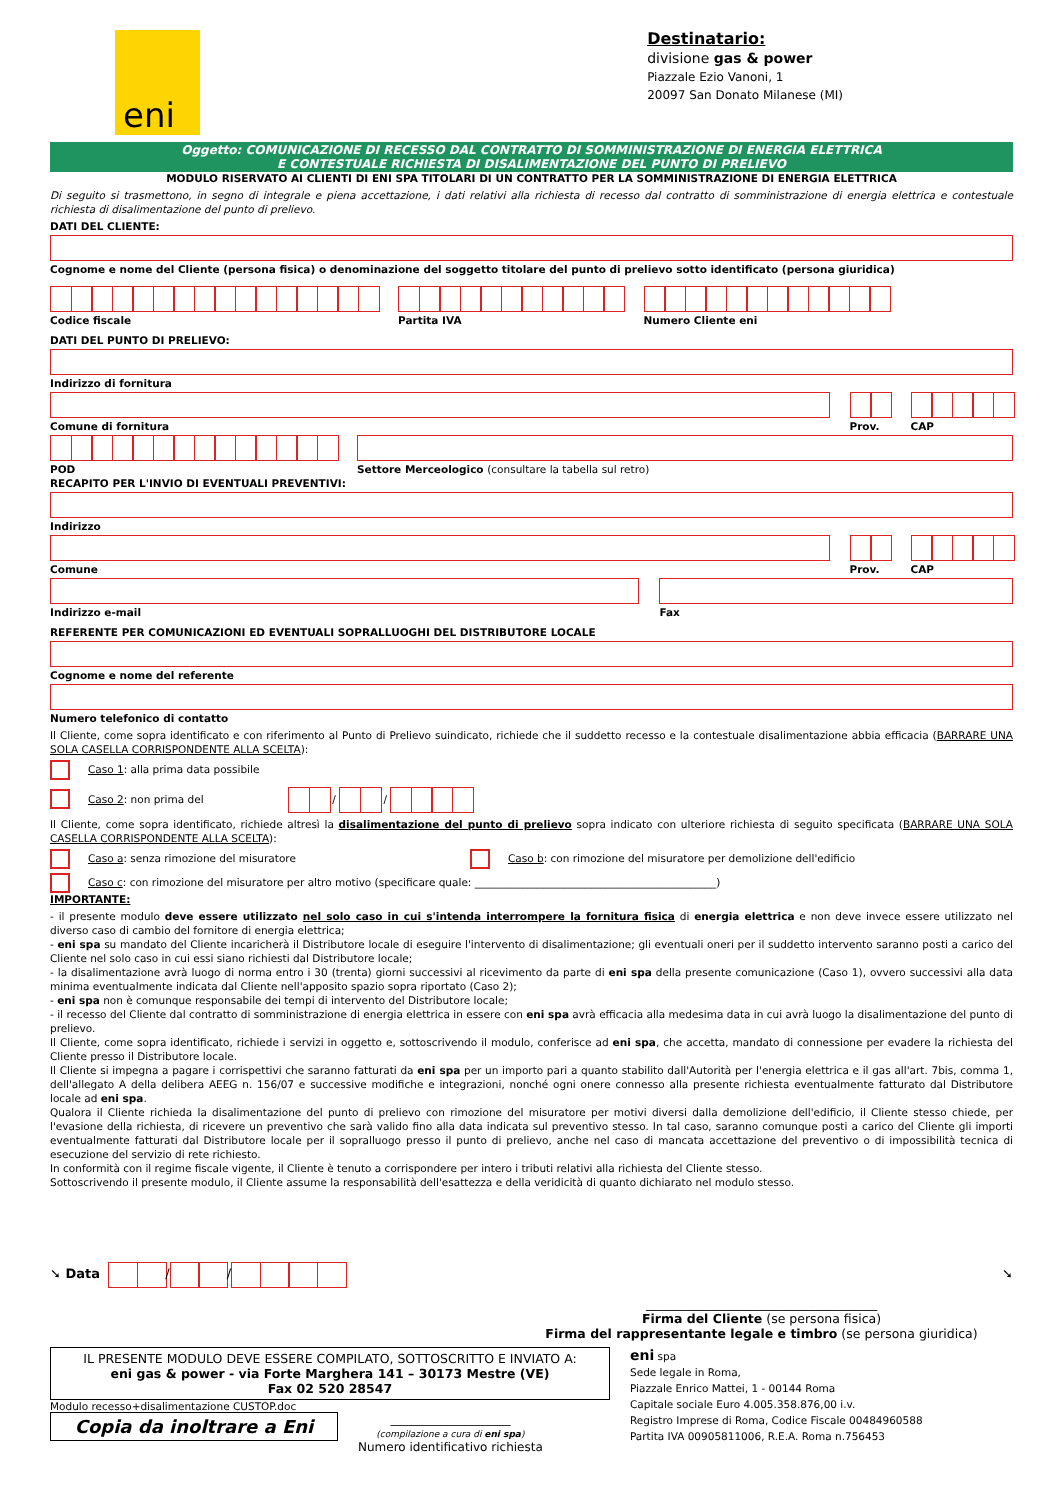eni
Destinatario:
divisione gas & power
Piazzale Ezio Vanoni, 1
20097 San Donato Milanese (MI)
Oggetto: COMUNICAZIONE DI RECESSO DAL CONTRATTO DI SOMMINISTRAZIONE DI ENERGIA ELETTRICA
E CONTESTUALE RICHIESTA DI DISALIMENTAZIONE DEL PUNTO DI PRELIEVO
MODULO RISERVATO AI CLIENTI DI ENI SPA TITOLARI DI UN CONTRATTO PER LA SOMMINISTRAZIONE DI ENERGIA ELETTRICA
Di seguito si trasmettono, in segno di integrale e piena accettazione, i dati relativi alla richiesta di recesso dal contratto di somministrazione di energia elettrica e contestuale richiesta di disalimentazione del punto di prelievo.
DATI DEL CLIENTE:
Cognome e nome del Cliente (persona fisica) o denominazione del soggetto titolare del punto di prelievo sotto identificato (persona giuridica)
Codice fiscale Partita IVA Numero Cliente eni
DATI DEL PUNTO DI PRELIEVO:
Indirizzo di fornitura
Comune di fornitura Prov. CAP
POD Settore Merceologico (consultare la tabella sul retro)
RECAPITO PER L'INVIO DI EVENTUALI PREVENTIVI:
Indirizzo
Comune Prov. CAP
Indirizzo e-mail Fax
REFERENTE PER COMUNICAZIONI ED EVENTUALI SOPRALLUOGHI DEL DISTRIBUTORE LOCALE
Cognome e nome del referente
Numero telefonico di contatto
Il Cliente, come sopra identificato e con riferimento al Punto di Prelievo suindicato, richiede che il suddetto recesso e la contestuale disalimentazione abbia efficacia (BARRARE UNA SOLA CASELLA CORRISPONDENTE ALLA SCELTA):
Caso 1: alla prima data possibile
Caso 2: non prima del
/
/
Il Cliente, come sopra identificato, richiede altresì la disalimentazione del punto di prelievo sopra indicato con ulteriore richiesta di seguito specificata (BARRARE UNA SOLA CASELLA CORRISPONDENTE ALLA SCELTA):
Caso a: senza rimozione del misuratore Caso b: con rimozione del misuratore per demolizione dell'edificio
Caso c: con rimozione del misuratore per altro motivo (specificare quale: ______________________________________________)
IMPORTANTE:
- il presente modulo deve essere utilizzato nel solo caso in cui s'intenda interrompere la fornitura fisica di energia elettrica e non deve invece essere utilizzato nel diverso caso di cambio del fornitore di energia elettrica;
- eni spa su mandato del Cliente incaricherà il Distributore locale di eseguire l'intervento di disalimentazione; gli eventuali oneri per il suddetto intervento saranno posti a carico del Cliente nel solo caso in cui essi siano richiesti dal Distributore locale;
- la disalimentazione avrà luogo di norma entro i 30 (trenta) giorni successivi al ricevimento da parte di eni spa della presente comunicazione (Caso 1), ovvero successivi alla data minima eventualmente indicata dal Cliente nell'apposito spazio sopra riportato (Caso 2);
- eni spa non è comunque responsabile dei tempi di intervento del Distributore locale;
- il recesso del Cliente dal contratto di somministrazione di energia elettrica in essere con eni spa avrà efficacia alla medesima data in cui avrà luogo la disalimentazione del punto di prelievo.
Il Cliente, come sopra identificato, richiede i servizi in oggetto e, sottoscrivendo il modulo, conferisce ad eni spa, che accetta, mandato di connessione per evadere la richiesta del Cliente presso il Distributore locale.
Il Cliente si impegna a pagare i corrispettivi che saranno fatturati da eni spa per un importo pari a quanto stabilito dall'Autorità per l'energia elettrica e il gas all'art. 7bis, comma 1, dell'allegato A della delibera AEEG n. 156/07 e successive modifiche e integrazioni, nonché ogni onere connesso alla presente richiesta eventualmente fatturato dal Distributore locale ad eni spa.
Qualora il Cliente richieda la disalimentazione del punto di prelievo con rimozione del misuratore per motivi diversi dalla demolizione dell'edificio, il Cliente stesso chiede, per l'evasione della richiesta, di ricevere un preventivo che sarà valido fino alla data indicata sul preventivo stesso. In tal caso, saranno comunque posti a carico del Cliente gli importi eventualmente fatturati dal Distributore locale per il sopralluogo presso il punto di prelievo, anche nel caso di mancata accettazione del preventivo o di impossibilità tecnica di esecuzione del servizio di rete richiesto.
In conformità con il regime fiscale vigente, il Cliente è tenuto a corrispondere per intero i tributi relativi alla richiesta del Cliente stesso.
Sottoscrivendo il presente modulo, il Cliente assume la responsabilità dell'esattezza e della veridicità di quanto dichiarato nel modulo stesso.
➘ Data
/
/
➘
_____________________________________
Firma del Cliente (se persona fisica)
Firma del rappresentante legale e timbro (se persona giuridica)
IL PRESENTE MODULO DEVE ESSERE COMPILATO, SOTTOSCRITTO E INVIATO A:
eni gas & power - via Forte Marghera 141 – 30173 Mestre (VE)
Fax 02 520 28547
Modulo recesso+disalimentazione CUSTOP.doc
Copia da inoltrare a Eni
____________________
(compilazione a cura di eni spa)
Numero identificativo richiesta
eni spa
Sede legale in Roma,
Piazzale Enrico Mattei, 1 - 00144 Roma
Capitale sociale Euro 4.005.358.876,00 i.v.
Registro Imprese di Roma, Codice Fiscale 00484960588
Partita IVA 00905811006, R.E.A. Roma n.756453